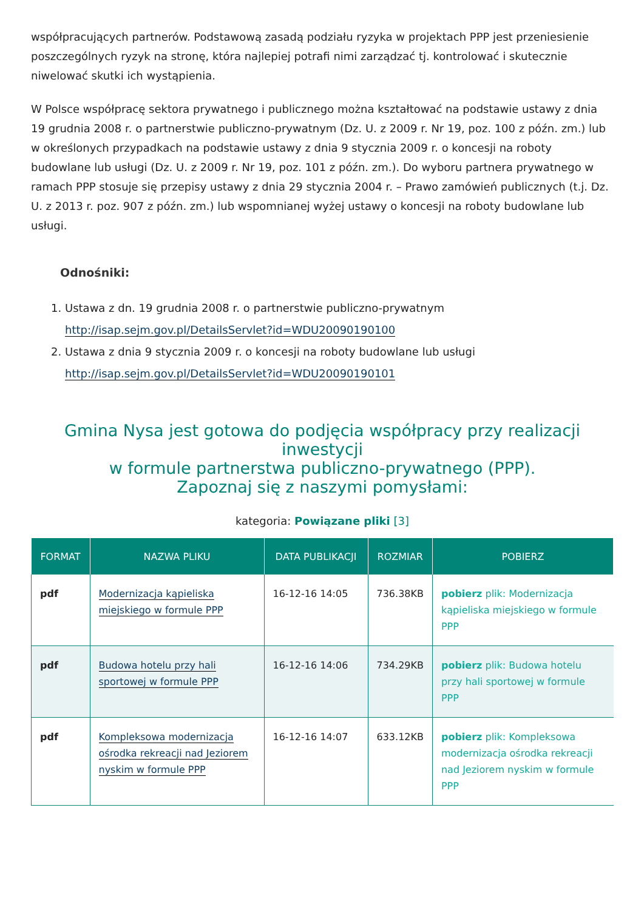współpracujących partnerów. Podstawową zasadą podziału ryzyka w projektach PPP jest przeniesienie poszczególnych ryzyk na stronę, która najlepiej potrafi nimi zarządzać tj. kontrolować i skutecznie niwelować skutki ich wystąpienia.
W Polsce współpracę sektora prywatnego i publicznego można kształtować na podstawie ustawy z dnia 19 grudnia 2008 r. o partnerstwie publiczno-prywatnym (Dz. U. z 2009 r. Nr 19, poz. 100 z późn. zm.) lub w określonych przypadkach na podstawie ustawy z dnia 9 stycznia 2009 r. o koncesji na roboty budowlane lub usługi (Dz. U. z 2009 r. Nr 19, poz. 101 z późn. zm.). Do wyboru partnera prywatnego w ramach PPP stosuje się przepisy ustawy z dnia 29 stycznia 2004 r. – Prawo zamówień publicznych (t.j. Dz. U. z 2013 r. poz. 907 z późn. zm.) lub wspomnianej wyżej ustawy o koncesji na roboty budowlane lub usługi.
Odnośniki:
1. Ustawa z dn. 19 grudnia 2008 r. o partnerstwie publiczno-prywatnym
http://isap.sejm.gov.pl/DetailsServlet?id=WDU20090190100
2. Ustawa z dnia 9 stycznia 2009 r. o koncesji na roboty budowlane lub usługi
http://isap.sejm.gov.pl/DetailsServlet?id=WDU20090190101
Gmina Nysa jest gotowa do podjęcia współpracy przy realizacji inwestycji
w formule partnerstwa publiczno-prywatnego (PPP).
Zapoznaj się z naszymi pomysłami:
kategoria: Powiązane pliki [3]
| FORMAT | NAZWA PLIKU | DATA PUBLIKACJI | ROZMIAR | POBIERZ |
| --- | --- | --- | --- | --- |
| pdf | Modernizacja kąpieliska miejskiego w formule PPP | 16-12-16 14:05 | 736.38KB | pobierz plik: Modernizacja kąpieliska miejskiego w formule PPP |
| pdf | Budowa hotelu przy hali sportowej w formule PPP | 16-12-16 14:06 | 734.29KB | pobierz plik: Budowa hotelu przy hali sportowej w formule PPP |
| pdf | Kompleksowa modernizacja ośrodka rekreacji nad Jeziorem nyskim w formule PPP | 16-12-16 14:07 | 633.12KB | pobierz plik: Kompleksowa modernizacja ośrodka rekreacji nad Jeziorem nyskim w formule PPP |